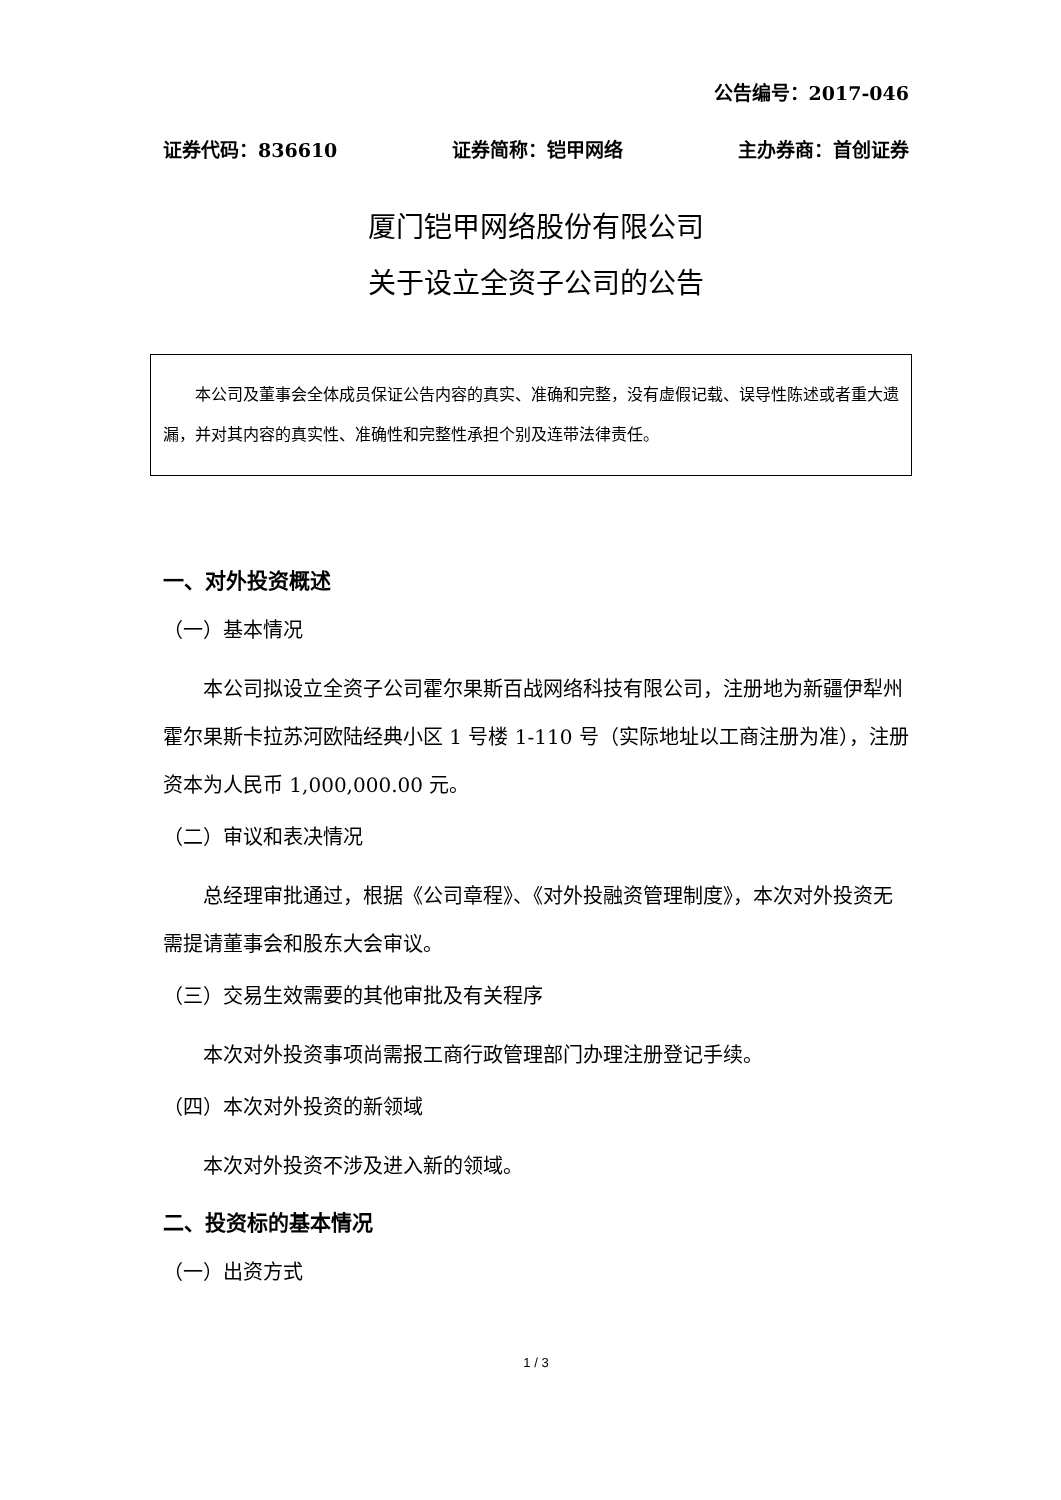公告编号：2017-046
证券代码：836610 证券简称：铠甲网络 主办券商：首创证券
厦门铠甲网络股份有限公司
关于设立全资子公司的公告
本公司及董事会全体成员保证公告内容的真实、准确和完整，没有虚假记载、误导性陈述或者重大遗漏，并对其内容的真实性、准确性和完整性承担个别及连带法律责任。
一、对外投资概述
（一）基本情况
本公司拟设立全资子公司霍尔果斯百战网络科技有限公司，注册地为新疆伊犁州霍尔果斯卡拉苏河欧陆经典小区 1 号楼 1-110 号（实际地址以工商注册为准），注册资本为人民币 1,000,000.00 元。
（二）审议和表决情况
总经理审批通过，根据《公司章程》、《对外投融资管理制度》，本次对外投资无需提请董事会和股东大会审议。
（三）交易生效需要的其他审批及有关程序
本次对外投资事项尚需报工商行政管理部门办理注册登记手续。
（四）本次对外投资的新领域
本次对外投资不涉及进入新的领域。
二、投资标的基本情况
（一）出资方式
1 / 3